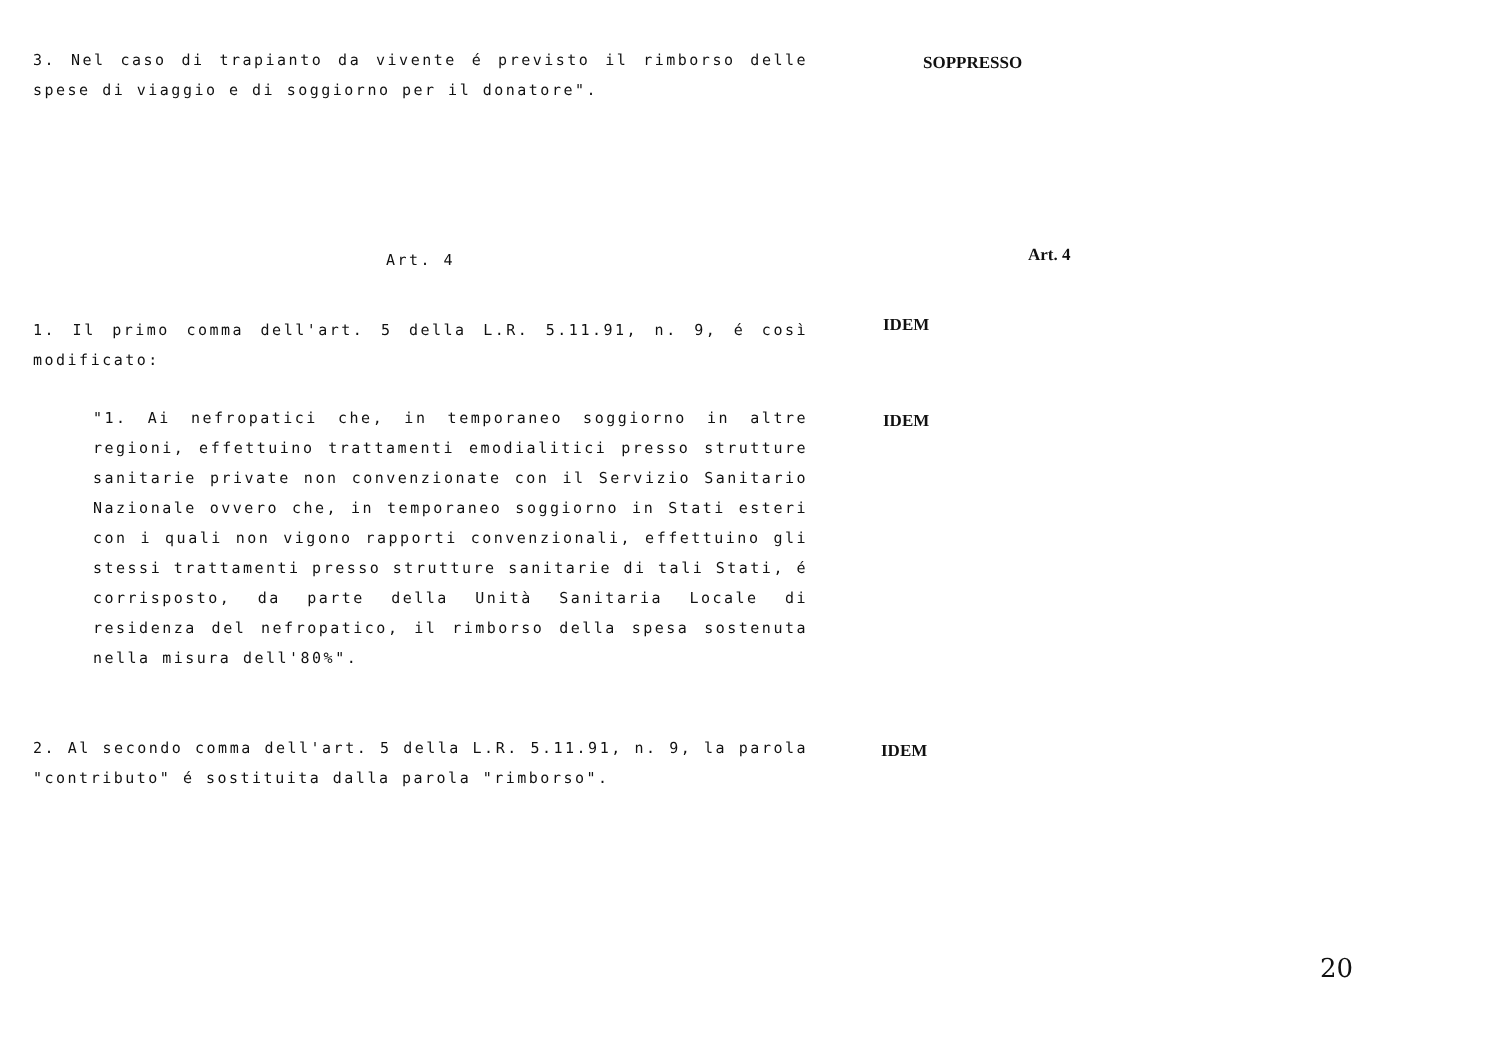3. Nel caso di trapianto da vivente é previsto il rimborso delle spese di viaggio e di soggiorno per il donatore".
SOPPRESSO
Art. 4
Art. 4
1. Il primo comma dell'art. 5 della L.R. 5.11.91, n. 9, é così modificato:
IDEM
"1. Ai nefropatici che, in temporaneo soggiorno in altre regioni, effettuino trattamenti emodialitici presso strutture sanitarie private non convenzionate con il Servizio Sanitario Nazionale ovvero che, in temporaneo soggiorno in Stati esteri con i quali non vigono rapporti convenzionali, effettuino gli stessi trattamenti presso strutture sanitarie di tali Stati, é corrisposto, da parte della Unità Sanitaria Locale di residenza del nefropatico, il rimborso della spesa sostenuta nella misura dell'80%".
IDEM
2. Al secondo comma dell'art. 5 della L.R. 5.11.91, n. 9, la parola "contributo" é sostituita dalla parola "rimborso".
IDEM
20